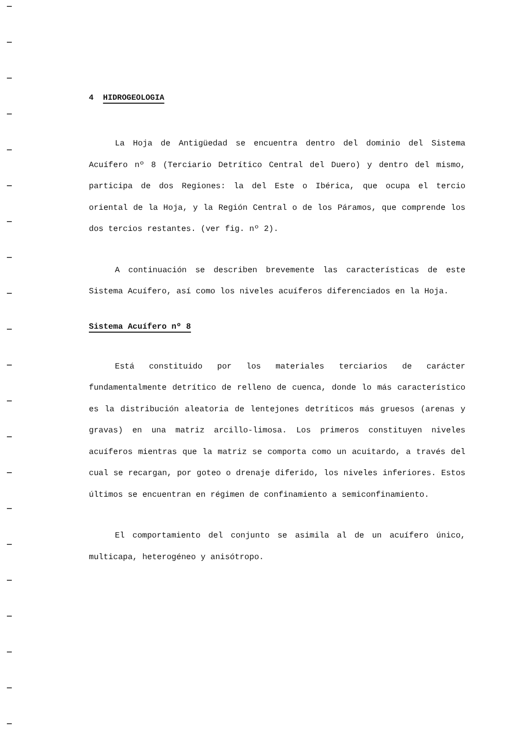4 HIDROGEOLOGIA
La Hoja de Antigüedad se encuentra dentro del dominio del Sistema Acuífero nº 8 (Terciario Detrítico Central del Duero) y dentro del mismo, participa de dos Regiones: la del Este o Ibérica, que ocupa el tercio oriental de la Hoja, y la Región Central o de los Páramos, que comprende los dos tercios restantes. (ver fig. nº 2).
A continuación se describen brevemente las características de este Sistema Acuífero, así como los niveles acuíferos diferenciados en la Hoja.
Sistema Acuífero nº 8
Está constituido por los materiales terciarios de carácter fundamentalmente detrítico de relleno de cuenca, donde lo más característico es la distribución aleatoria de lentejones detríticos más gruesos (arenas y gravas) en una matriz arcillo-limosa. Los primeros constituyen niveles acuíferos mientras que la matriz se comporta como un acuitardo, a través del cual se recargan, por goteo o drenaje diferido, los niveles inferiores. Estos últimos se encuentran en régimen de confinamiento a semiconfinamiento.
El comportamiento del conjunto se asimila al de un acuífero único, multicapa, heterogéneo y anisótropo.